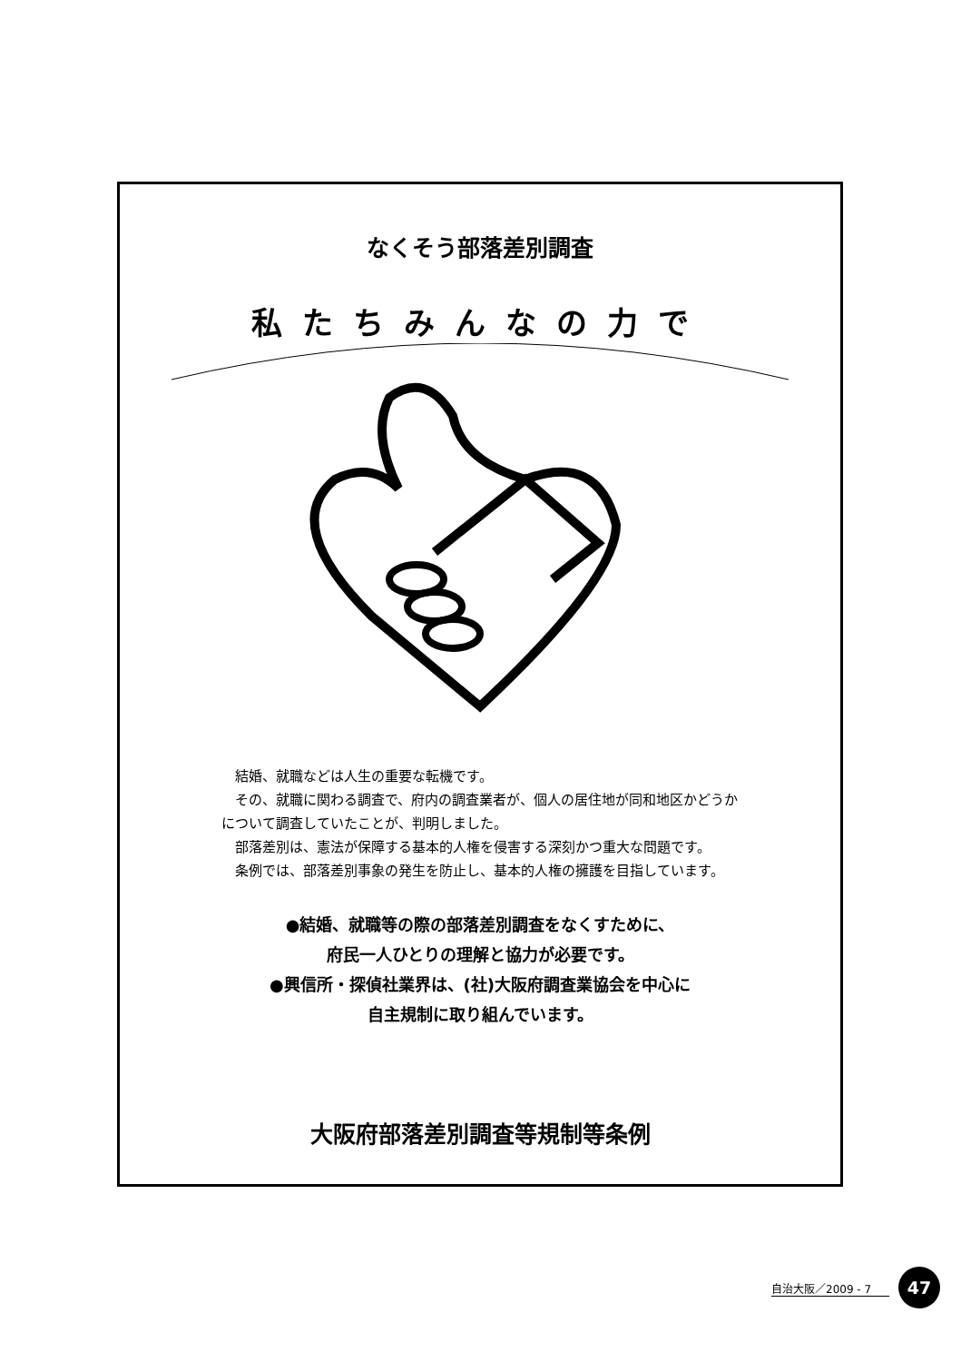なくそう部落差別調査
私たちみんなの力で
結婚、就職などは人生の重要な転機です。
その、就職に関わる調査で、府内の調査業者が、個人の居住地が同和地区かどうかについて調査していたことが、判明しました。
部落差別は、憲法が保障する基本的人権を侵害する深刻かつ重大な問題です。
条例では、部落差別事象の発生を防止し、基本的人権の擁護を目指しています。
●結婚、就職等の際の部落差別調査をなくすために、
府民一人ひとりの理解と協力が必要です。
●興信所・探偵社業界は、(社)大阪府調査業協会を中心に
自主規制に取り組んでいます。
大阪府部落差別調査等規制等条例
自治大阪／2009 - 7 47